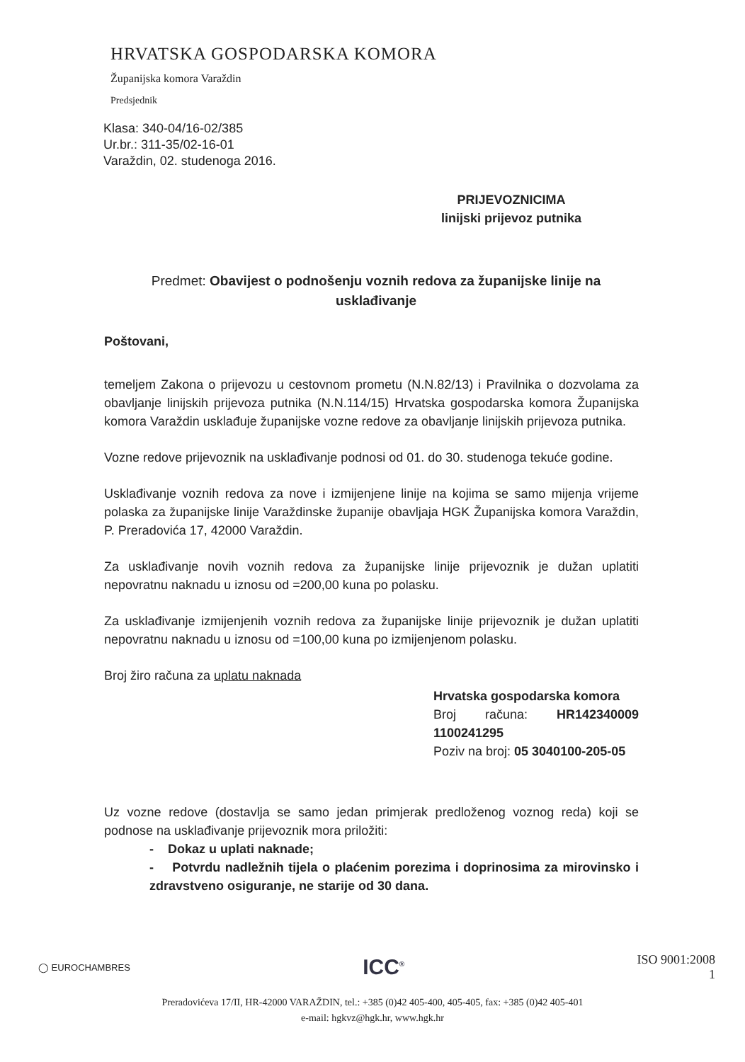HRVATSKA GOSPODARSKA KOMORA
Županijska komora Varaždin
Predsjednik
Klasa: 340-04/16-02/385
Ur.br.: 311-35/02-16-01
Varaždin, 02. studenoga 2016.
PRIJEVOZNICIMA
linijski prijevoz putnika
Predmet: Obavijest o podnošenju voznih redova za županijske linije na usklađivanje
Poštovani,
temeljem Zakona o prijevozu u cestovnom prometu (N.N.82/13) i Pravilnika o dozvolama za obavljanje linijskih prijevoza putnika (N.N.114/15) Hrvatska gospodarska komora Županijska komora Varaždin usklađuje županijske vozne redove za obavljanje linijskih prijevoza putnika.
Vozne redove prijevoznik na usklađivanje podnosi od 01. do 30. studenoga tekuće godine.
Usklađivanje voznih redova za nove i izmijenjene linije na kojima se samo mijenja vrijeme polaska za županijske linije Varaždinske županije obavljaja HGK Županijska komora Varaždin, P. Preradovića 17, 42000 Varaždin.
Za usklađivanje novih voznih redova za županijske linije prijevoznik je dužan uplatiti nepovratnu naknadu u iznosu od =200,00 kuna po polasku.
Za usklađivanje izmijenjenih voznih redova za županijske linije prijevoznik je dužan uplatiti nepovratnu naknadu u iznosu od =100,00 kuna po izmijenjenom polasku.
Broj žiro računa za uplatu naknada
Hrvatska gospodarska komora
Broj računa: HR142340009 1100241295
Poziv na broj: 05 3040100-205-05
Uz vozne redove (dostavlja se samo jedan primjerak predloženog voznog reda) koji se podnose na usklađivanje prijevoznik mora priložiti:
- Dokaz u uplati naknade;
- Potvrdu nadležnih tijela o plaćenim porezima i doprinosima za mirovinsko i zdravstveno osiguranje, ne starije od 30 dana.
◯ EUROCHAMBRES ICC<sup>®</sup> ISO 9001:2008
1
Preradovićeva 17/II, HR-42000 VARAŽDIN, tel.: +385 (0)42 405-400, 405-405, fax: +385 (0)42 405-401
e-mail: hgkvz@hgk.hr, www.hgk.hr